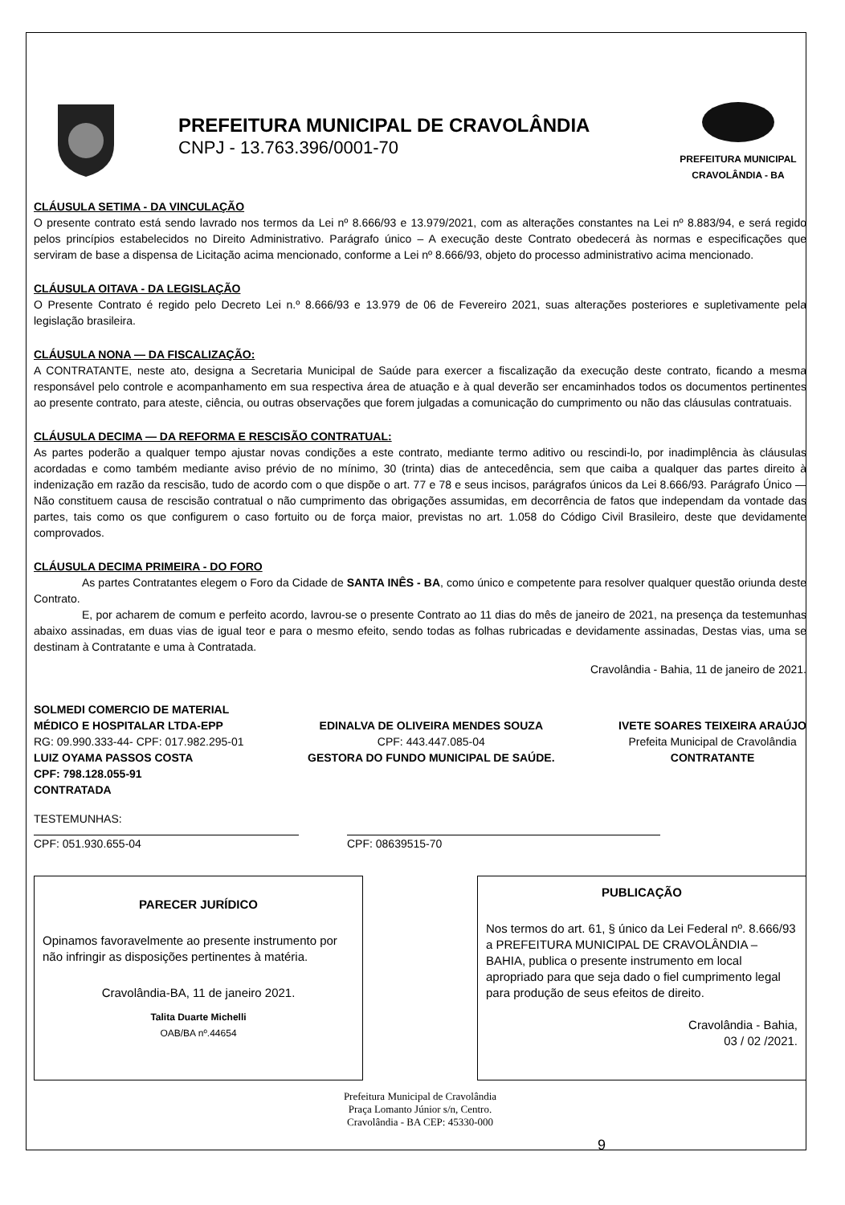PREFEITURA MUNICIPAL DE CRAVOLÂNDIA
CNPJ - 13.763.396/0001-70
PREFEITURA MUNICIPAL
CRAVOLÂNDIA - BA
CLÁUSULA SETIMA - DA VINCULAÇÃO
O presente contrato está sendo lavrado nos termos da Lei nº 8.666/93 e 13.979/2021, com as alterações constantes na Lei nº 8.883/94, e será regido pelos princípios estabelecidos no Direito Administrativo. Parágrafo único – A execução deste Contrato obedecerá às normas e especificações que serviram de base a dispensa de Licitação acima mencionado, conforme a Lei nº 8.666/93, objeto do processo administrativo acima mencionado.
CLÁUSULA OITAVA - DA LEGISLAÇÃO
O Presente Contrato é regido pelo Decreto Lei n.º 8.666/93 e 13.979 de 06 de Fevereiro 2021, suas alterações posteriores e supletivamente pela legislação brasileira.
CLÁUSULA NONA — DA FISCALIZAÇÃO:
A CONTRATANTE, neste ato, designa a Secretaria Municipal de Saúde para exercer a fiscalização da execução deste contrato, ficando a mesma responsável pelo controle e acompanhamento em sua respectiva área de atuação e à qual deverão ser encaminhados todos os documentos pertinentes ao presente contrato, para ateste, ciência, ou outras observações que forem julgadas a comunicação do cumprimento ou não das cláusulas contratuais.
CLÁUSULA DECIMA — DA REFORMA E RESCISÃO CONTRATUAL:
As partes poderão a qualquer tempo ajustar novas condições a este contrato, mediante termo aditivo ou rescindi-lo, por inadimplência às cláusulas acordadas e como também mediante aviso prévio de no mínimo, 30 (trinta) dias de antecedência, sem que caiba a qualquer das partes direito à indenização em razão da rescisão, tudo de acordo com o que dispõe o art. 77 e 78 e seus incisos, parágrafos únicos da Lei 8.666/93. Parágrafo Único — Não constituem causa de rescisão contratual o não cumprimento das obrigações assumidas, em decorrência de fatos que independam da vontade das partes, tais como os que configurem o caso fortuito ou de força maior, previstas no art. 1.058 do Código Civil Brasileiro, deste que devidamente comprovados.
CLÁUSULA DECIMA PRIMEIRA - DO FORO
As partes Contratantes elegem o Foro da Cidade de SANTA INÊS - BA, como único e competente para resolver qualquer questão oriunda deste Contrato.
E, por acharem de comum e perfeito acordo, lavrou-se o presente Contrato ao 11 dias do mês de janeiro de 2021, na presença da testemunhas abaixo assinadas, em duas vias de igual teor e para o mesmo efeito, sendo todas as folhas rubricadas e devidamente assinadas, Destas vias, uma se destinam à Contratante e uma à Contratada.
Cravolândia - Bahia, 11 de janeiro de 2021.
SOLMEDI COMERCIO DE MATERIAL
MÉDICO E HOSPITALAR LTDA-EPP
RG: 09.990.333-44- CPF: 017.982.295-01
LUIZ OYAMA PASSOS COSTA
CPF: 798.128.055-91
CONTRATADA
EDINALVA DE OLIVEIRA MENDES SOUZA
CPF: 443.447.085-04
GESTORA DO FUNDO MUNICIPAL DE SAÚDE.
IVETE SOARES TEIXEIRA ARAÚJO
Prefeita Municipal de Cravolândia
CONTRATANTE
TESTEMUNHAS:
CPF: 051.930.655-04 CPF: 08639515-70
PARECER JURÍDICO
Opinamos favoravelmente ao presente instrumento por não infringir as disposições pertinentes à matéria.
Cravolândia-BA, 11 de janeiro 2021.
Talita Duarte Michelli
OAB/BA nº.44654
PUBLICAÇÃO
Nos termos do art. 61, § único da Lei Federal nº. 8.666/93 a PREFEITURA MUNICIPAL DE CRAVOLÂNDIA – BAHIA, publica o presente instrumento em local apropriado para que seja dado o fiel cumprimento legal para produção de seus efeitos de direito.
Cravolândia - Bahia,
03 / 02 /2021.
Prefeitura Municipal de Cravolândia
Praça Lomanto Júnior s/n, Centro.
Cravolândia - BA CEP: 45330-000
9